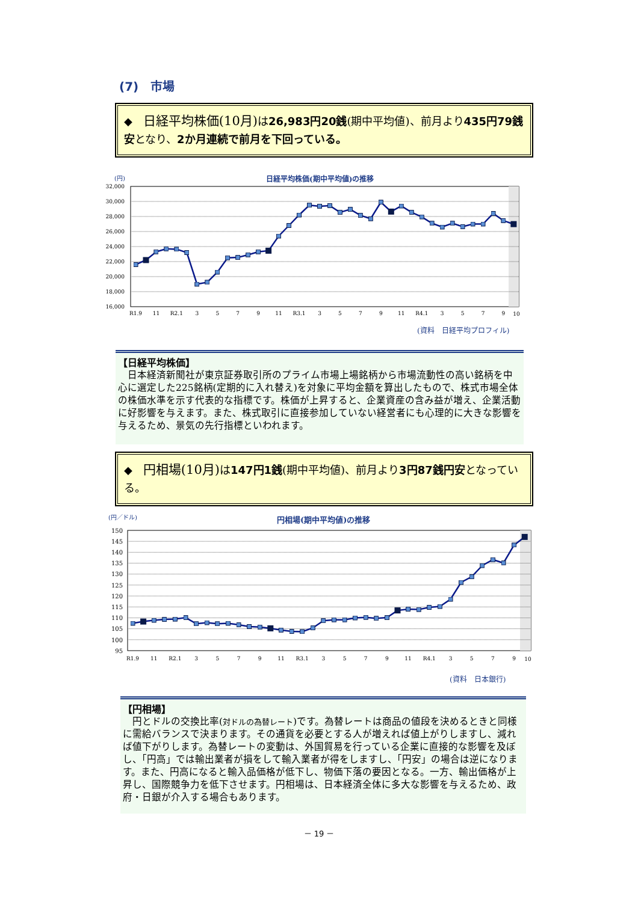(7)　市場
◆　日経平均株価(10月) は26,983円20銭(期中平均値)、前月より435円79銭安となり、2か月連続で前月を下回っている。
(円)
日経平均株価(期中平均値)の推移
32,000
30,000
28,000
26,000
24,000
22,000
20,000
18,000
16,000
R1.9
11
R2.1
3
5
7
9
11
R3.1
3
5
7
9
11
R4.1
3
5
7
9
10
(資料　日経平均プロフィル)
【日経平均株価】
　日本経済新聞社が東京証券取引所のプライム市場上場銘柄から市場流動性の高い銘柄を中心に選定した225銘柄(定期的に入れ替え)を対象に平均金額を算出したもので、株式市場全体の株価水準を示す代表的な指標です。株価が上昇すると、企業資産の含み益が増え、企業活動に好影響を与えます。また、株式取引に直接参加していない経営者にも心理的に大きな影響を与えるため、景気の先行指標といわれます。
◆　円相場(10月) は147円1銭(期中平均値)、前月より3円87銭円安となっている。
(円／ドル)
円相場(期中平均値)の推移
150
145
140
135
130
125
120
115
110
105
100
95
R1.9
11
R2.1
3
5
7
9
11
R3.1
3
5
7
9
11
R4.1
3
5
7
9
10
(資料　日本銀行)
【円相場】
　円とドルの交換比率(対ドルの為替レート)です。為替レートは商品の値段を決めるときと同様に需給バランスで決まります。その通貨を必要とする人が増えれば値上がりしますし、減れば値下がりします。為替レートの変動は、外国貿易を行っている企業に直接的な影響を及ぼし、「円高」では輸出業者が損をして輸入業者が得をしますし、「円安」の場合は逆になります。また、円高になると輸入品価格が低下し、物価下落の要因となる。一方、輸出価格が上昇し、国際競争力を低下させます。円相場は、日本経済全体に多大な影響を与えるため、政府・日銀が介入する場合もあります。
－ 19 －